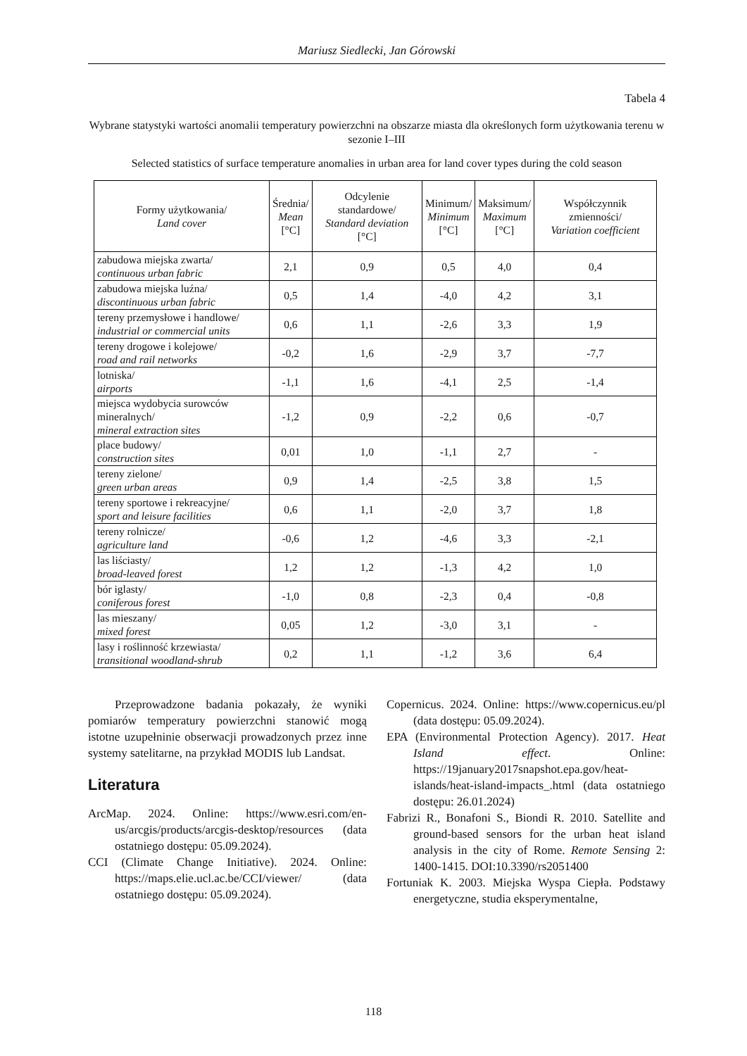Mariusz Siedlecki, Jan Górowski
Tabela 4
Wybrane statystyki wartości anomalii temperatury powierzchni na obszarze miasta dla określonych form użytkowania terenu w sezonie I–III
Selected statistics of surface temperature anomalies in urban area for land cover types during the cold season
| Formy użytkowania/ Land cover | Średnia/ Mean [°C] | Odcylenie standardowe/ Standard deviation [°C] | Minimum/ Minimum [°C] | Maksimum/ Maximum [°C] | Współczynnik zmienności/ Variation coefficient |
| --- | --- | --- | --- | --- | --- |
| zabudowa miejska zwarta/ continuous urban fabric | 2,1 | 0,9 | 0,5 | 4,0 | 0,4 |
| zabudowa miejska luźna/ discontinuous urban fabric | 0,5 | 1,4 | -4,0 | 4,2 | 3,1 |
| tereny przemysłowe i handlowe/ industrial or commercial units | 0,6 | 1,1 | -2,6 | 3,3 | 1,9 |
| tereny drogowe i kolejowe/ road and rail networks | -0,2 | 1,6 | -2,9 | 3,7 | -7,7 |
| lotniska/ airports | -1,1 | 1,6 | -4,1 | 2,5 | -1,4 |
| miejsca wydobycia surowców mineralnych/ mineral extraction sites | -1,2 | 0,9 | -2,2 | 0,6 | -0,7 |
| place budowy/ construction sites | 0,01 | 1,0 | -1,1 | 2,7 | - |
| tereny zielone/ green urban areas | 0,9 | 1,4 | -2,5 | 3,8 | 1,5 |
| tereny sportowe i rekreacyjne/ sport and leisure facilities | 0,6 | 1,1 | -2,0 | 3,7 | 1,8 |
| tereny rolnicze/ agriculture land | -0,6 | 1,2 | -4,6 | 3,3 | -2,1 |
| las liściasty/ broad-leaved forest | 1,2 | 1,2 | -1,3 | 4,2 | 1,0 |
| bór iglasty/ coniferous forest | -1,0 | 0,8 | -2,3 | 0,4 | -0,8 |
| las mieszany/ mixed forest | 0,05 | 1,2 | -3,0 | 3,1 | - |
| lasy i roślinność krzewiasta/ transitional woodland-shrub | 0,2 | 1,1 | -1,2 | 3,6 | 6,4 |
Przeprowadzone badania pokazały, że wyniki pomiarów temperatury powierzchni stanowić mogą istotne uzupełninie obserwacji prowadzonych przez inne systemy satelitarne, na przykład MODIS lub Landsat.
Literatura
ArcMap. 2024. Online: https://www.esri.com/en-us/arcgis/products/arcgis-desktop/resources (data ostatniego dostępu: 05.09.2024).
CCI (Climate Change Initiative). 2024. Online: https://maps.elie.ucl.ac.be/CCI/viewer/ (data ostatniego dostępu: 05.09.2024).
Copernicus. 2024. Online: https://www.copernicus.eu/pl (data dostępu: 05.09.2024).
EPA (Environmental Protection Agency). 2017. Heat Island effect. Online: https://19january2017snapshot.epa.gov/heat-islands/heat-island-impacts_.html (data ostatniego dostępu: 26.01.2024)
Fabrizi R., Bonafoni S., Biondi R. 2010. Satellite and ground-based sensors for the urban heat island analysis in the city of Rome. Remote Sensing 2: 1400-1415. DOI:10.3390/rs2051400
Fortuniak K. 2003. Miejska Wyspa Ciepła. Podstawy energetyczne, studia eksperymentalne,
118